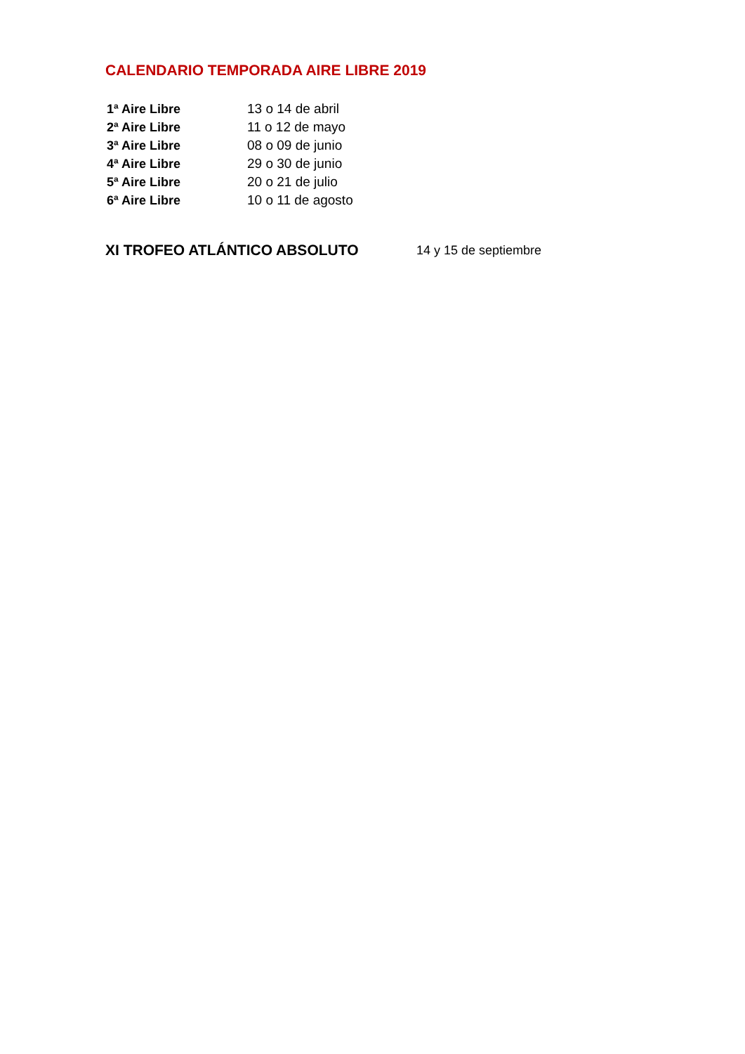CALENDARIO TEMPORADA AIRE LIBRE 2019
1ª Aire Libre 13 o 14 de abril
2ª Aire Libre 11 o 12 de mayo
3ª Aire Libre 08 o 09 de junio
4ª Aire Libre 29 o 30 de junio
5ª Aire Libre 20 o 21 de julio
6ª Aire Libre 10 o 11 de agosto
XI TROFEO ATLÁNTICO ABSOLUTO
14 y 15 de septiembre